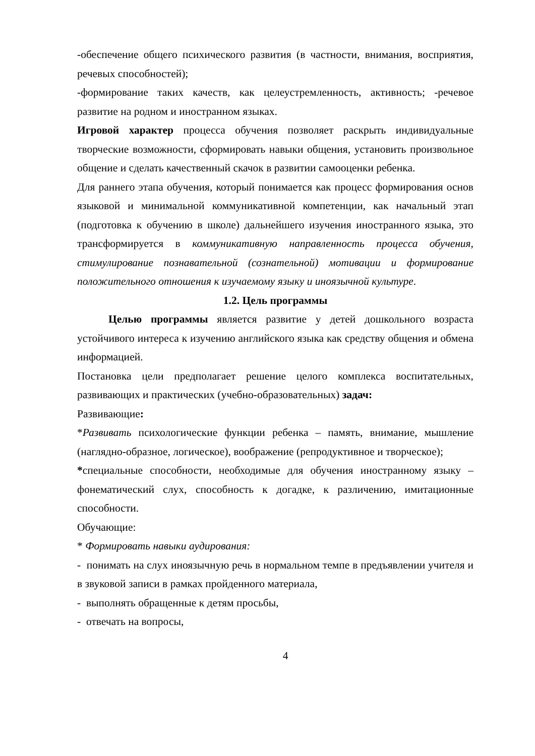-обеспечение общего психического развития (в частности, внимания, восприятия, речевых способностей);
-формирование таких качеств, как целеустремленность, активность; -речевое развитие на родном и иностранном языках.
Игровой характер процесса обучения позволяет раскрыть индивидуальные творческие возможности, сформировать навыки общения, установить произвольное общение и сделать качественный скачок в развитии самооценки ребенка.
Для раннего этапа обучения, который понимается как процесс формирования основ языковой и минимальной коммуникативной компетенции, как начальный этап (подготовка к обучению в школе) дальнейшего изучения иностранного языка, это трансформируется в коммуникативную направленность процесса обучения, стимулирование познавательной (сознательной) мотивации и формирование положительного отношения к изучаемому языку и иноязычной культуре.
1.2. Цель программы
Целью программы является развитие у детей дошкольного возраста устойчивого интереса к изучению английского языка как средству общения и обмена информацией.
Постановка цели предполагает решение целого комплекса воспитательных, развивающих и практических (учебно-образовательных) задач:
Развивающие:
*Развивать психологические функции ребенка – память, внимание, мышление (наглядно-образное, логическое), воображение (репродуктивное и творческое);
*специальные способности, необходимые для обучения иностранному языку – фонематический слух, способность к догадке, к различению, имитационные способности.
Обучающие:
* Формировать навыки аудирования:
- понимать на слух иноязычную речь в нормальном темпе в предъявлении учителя и в звуковой записи в рамках пройденного материала,
- выполнять обращенные к детям просьбы,
- отвечать на вопросы,
4